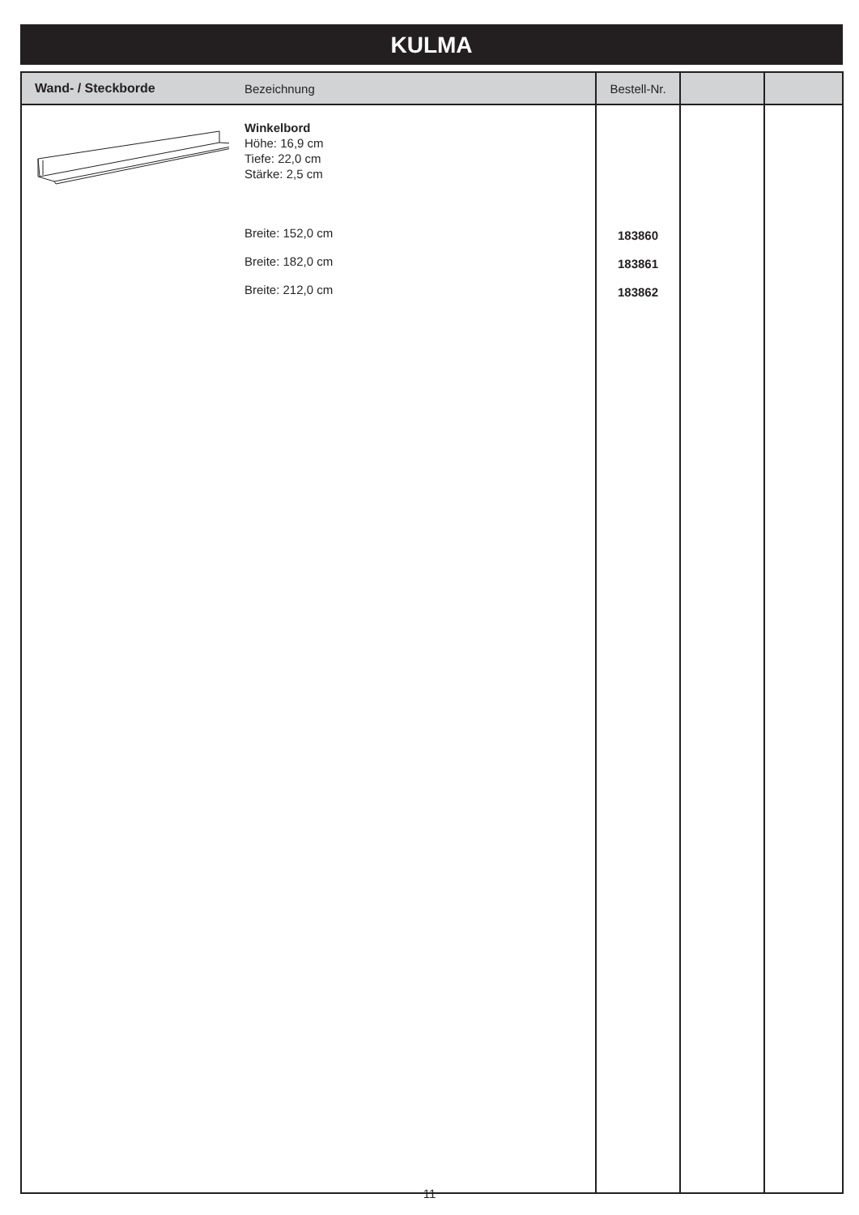KULMA
| Wand- / Steckborde | Bezeichnung | Bestell-Nr. | | |
| --- | --- | --- | --- | --- |
| | Winkelbord Höhe: 16,9 cm Tiefe: 22,0 cm Stärke: 2,5 cm Breite: 152,0 cm Breite: 182,0 cm Breite: 212,0 cm | 183860 183861 183862 | | |
11